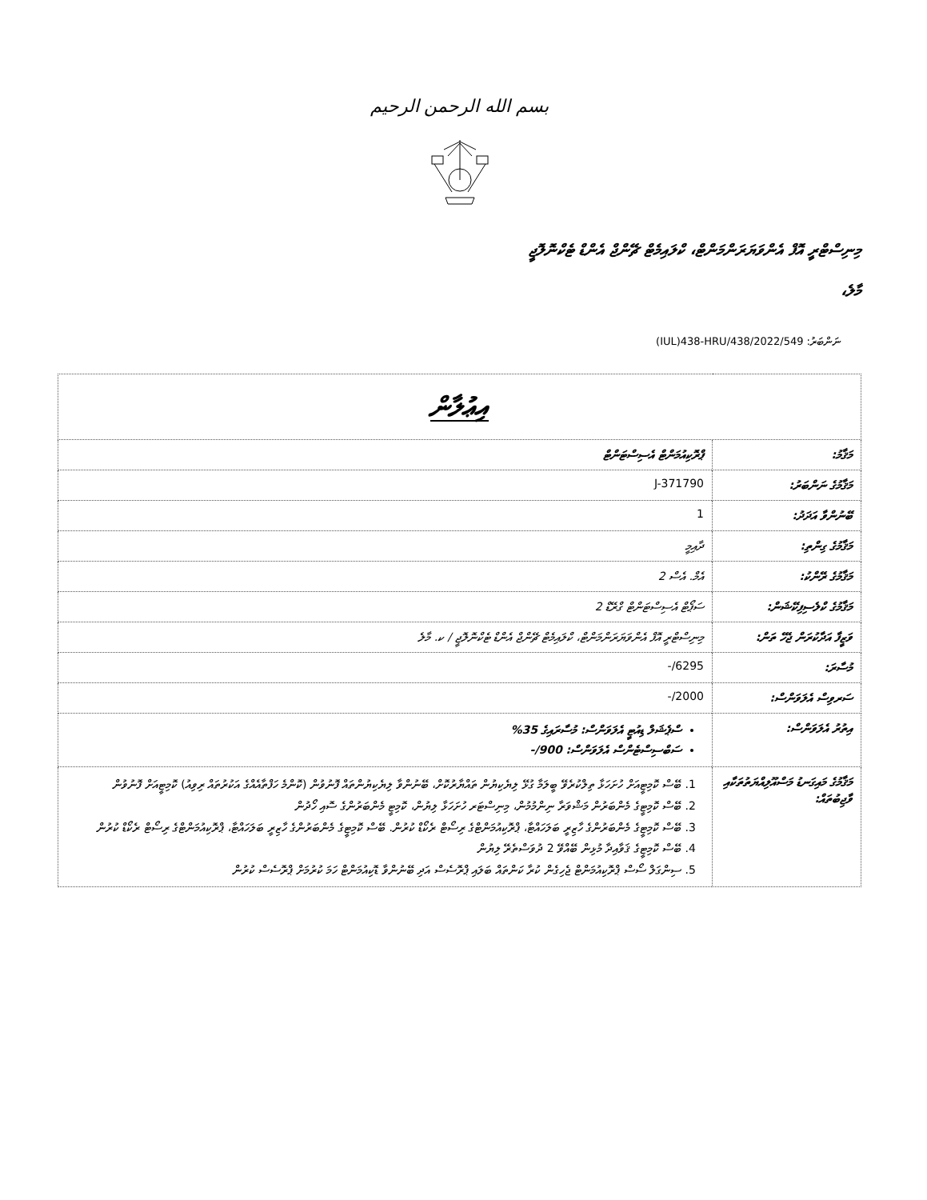بسم الله الرحمن الرحيم
މިނިސްޓްރީ އޮފް އެންވަޔަރަންމަންޓް، ކްލައިމެޓް ޗޭންޖް އެންޑް ޓެކްނޮލޮޖީ
މާލެ،
ނަންބަރު: (IUL)438-HRU/438/2022/549
| އިޢުލާން | |
| މަޤާމު: | ޕްރޮކިއުމަންޓް އެސިސްޓަންޓް |
| މަޤާމުގެ ނަންބަރު: | J-371790 |
| ބޭނުންވާ އަދަދު: | 1 |
| މަޤާމުގެ ގިންތި: | ދާއިމީ |
| މަޤާމުގެ ރޭންކު: | އެމް. އެސް 2 |
| މަޤާމުގެ ކްލެސިފިކޭޝަން: | ސަޕޯޓް އެސިސްޓަންޓް ގްރޭޑް 2 |
| ވަޒީފާ އަދާކުރަން ޖެހޭ ތަން: | މިނިސްޓްރީ އޮފް އެންވަޔަރަންމަންޓް، ކްލައިމެޓް ޗޭންޖް އެންޑް ޓެކްނޮލޮޖީ / ކ. މާލެ |
| މުސާރަ: | 6295/- |
| ސަރވިސް އެލަވަންސް: | 2000/- |
| އިތުރު އެލަވަންސް: | ސްޕެޝަލް ޑިއުޓީ އެލަވަންސް: މުސާރައިގެ 35% ސަބްސިސްޓެންސް އެލަވަންސް: 900/- |
| މަޤާމުގެ މައިގަނޑު މަސްއޫލިއްޔަތުތަކާއި ވާޖިބުތައް: | 1. ބޭސް ކޮމިޓީއަށް ހުށަހަޅާ ތިލްކުރެވޭ ބީލަމާ ގުޅޭ ލިޔެކިޔުން ތައްޔާރުކޮށް، ބޭނުންވާ ލިޔެކިޔުންތައް ފޮނުވުން (ކޮންމެ ހަފްތާއެއްގެ އަކުރުތައް ރިވިއު) ކޮމިޓީއަށް ފޮނުވުން 2. ބޭސް ކޮމިޓީގެ މެންބަރުން މަޝްވަރާ ނިންމުމުން، މިނިސްޓަރ ހުށަހަޅާ ލިޔުން، ކޮމިޓީ މެންބަރުންގެ ސޮއި ހޯދުން 3. ބޭސް ކޮމިޓީގެ މެންބަރުންގެ ހާޒިރީ ބަލަހައްޓާ، ޕްރޮކިއުމަންޓްގެ ރިސޯޓް ރެކޯޑް ކުރުން. ބޭސް ކޮމިޓީގެ މެންބަރުންގެ ހާޒިރީ ބަލަހައްޓާ، ޕްރޮކިއުމަންޓްގެ ރިސޯޓް ރެކޯޑް ކުރުން 4. ބޭސް ކޮމިޓީގެ ޤަވާއިދާ މުޅިން ބޭއްވޭ 2 ދުވަސްތެރޭ ލިޔުން 5. ސިންގަލް ސޯސް ޕްރޮކިއުމަންޓް ޖެހިގެން ކުރާ ކަންތައް ބަލައި ޕްރޮސެސް އަދި ބޭނުންވާ ޑޮކިއުމަންޓް ހަމަ ކުރުމަށް ޕްރޮސެސް ކުރުން |